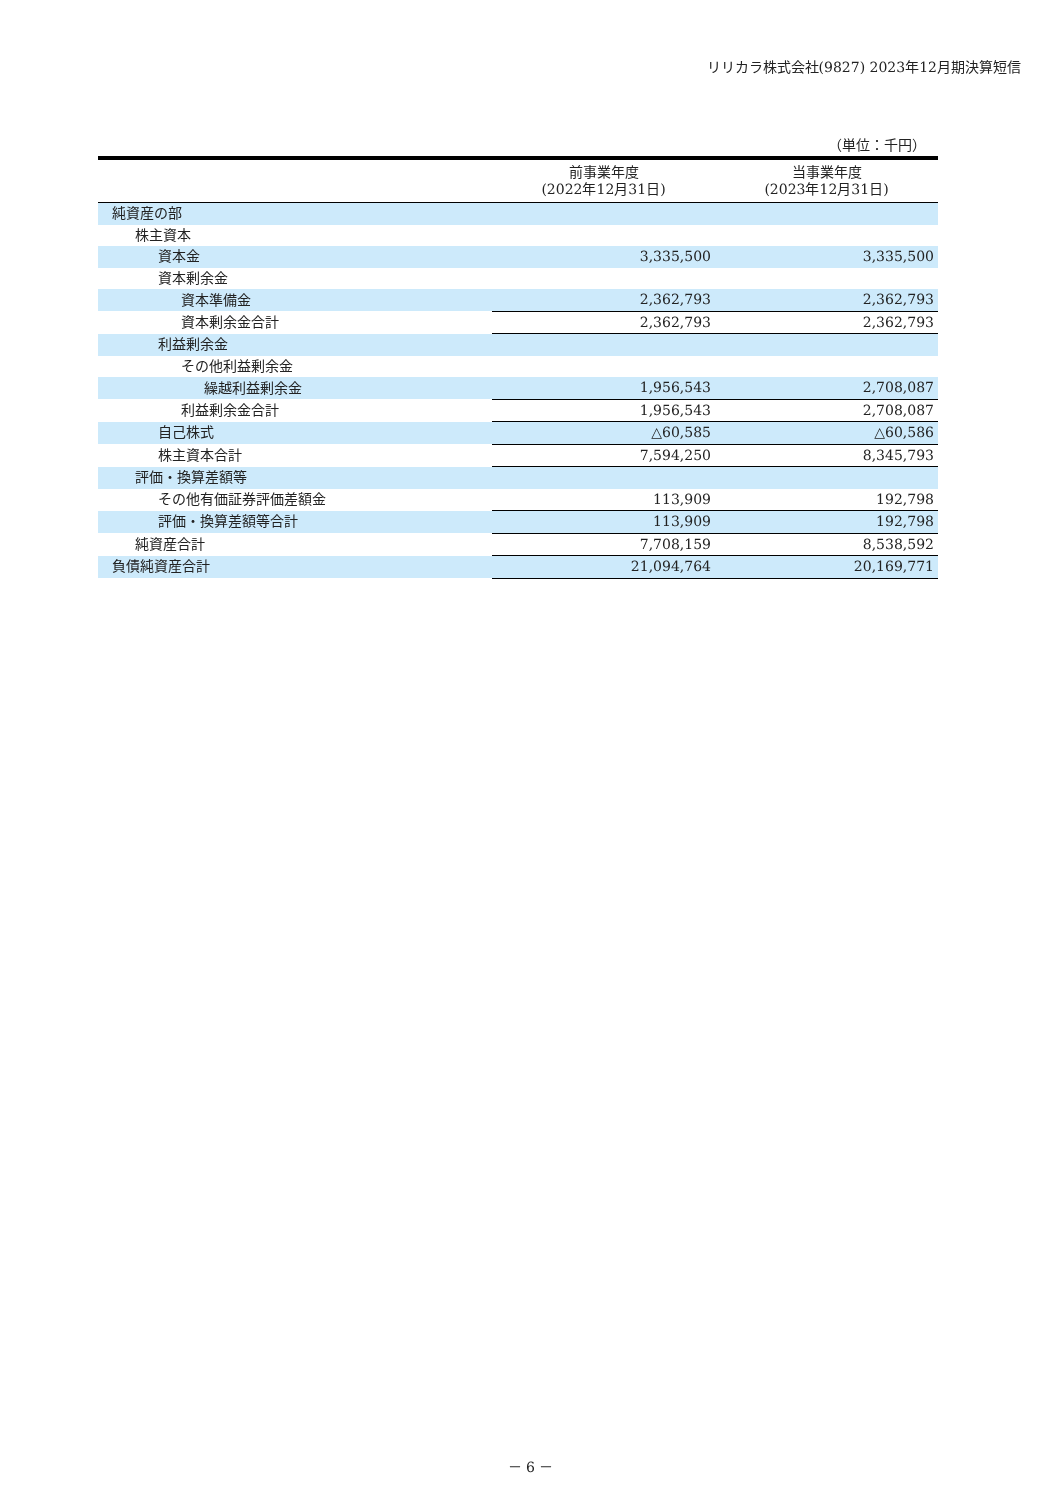リリカラ株式会社(9827) 2023年12月期決算短信
（単位：千円）
| | 前事業年度 (2022年12月31日) | 当事業年度 (2023年12月31日) |
| --- | --- | --- |
| 純資産の部 | | |
| 株主資本 | | |
| 資本金 | 3,335,500 | 3,335,500 |
| 資本剰余金 | | |
| 資本準備金 | 2,362,793 | 2,362,793 |
| 資本剰余金合計 | 2,362,793 | 2,362,793 |
| 利益剰余金 | | |
| その他利益剰余金 | | |
| 繰越利益剰余金 | 1,956,543 | 2,708,087 |
| 利益剰余金合計 | 1,956,543 | 2,708,087 |
| 自己株式 | △60,585 | △60,586 |
| 株主資本合計 | 7,594,250 | 8,345,793 |
| 評価・換算差額等 | | |
| その他有価証券評価差額金 | 113,909 | 192,798 |
| 評価・換算差額等合計 | 113,909 | 192,798 |
| 純資産合計 | 7,708,159 | 8,538,592 |
| 負債純資産合計 | 21,094,764 | 20,169,771 |
－ 6 －